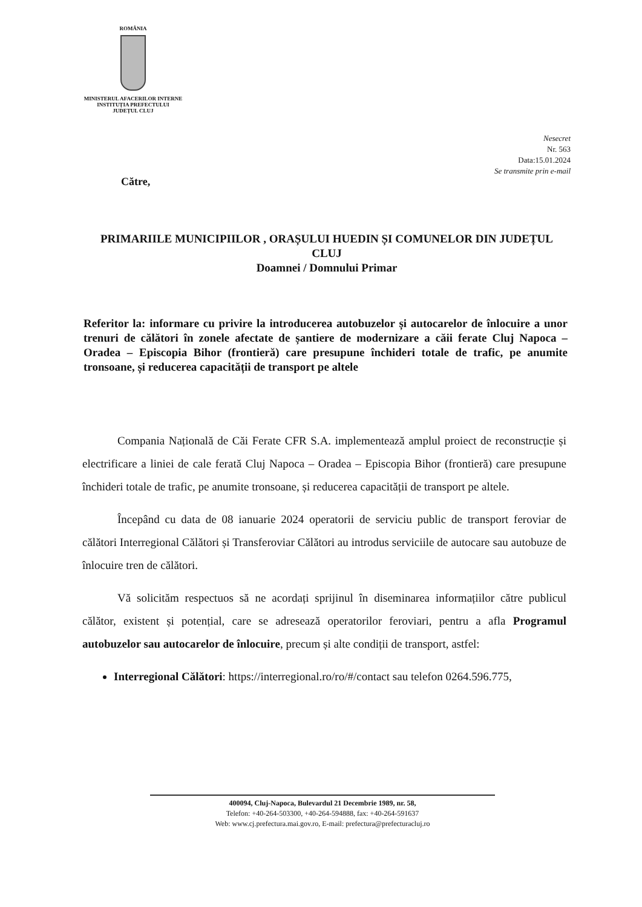ROMÂNIA
MINISTERUL AFACERILOR INTERNE
INSTITUȚIA PREFECTULUI
JUDEȚUL CLUJ
Nesecret
Nr. 563
Data:15.01.2024
Se transmite prin e-mail
Către,
PRIMARIILE MUNICIPIILOR , ORAȘULUI HUEDIN ȘI COMUNELOR DIN JUDEȚUL CLUJ
Doamnei / Domnului Primar
Referitor la: informare cu privire la introducerea autobuzelor și autocarelor de înlocuire a unor trenuri de călători în zonele afectate de șantiere de modernizare a căii ferate Cluj Napoca – Oradea – Episcopia Bihor (frontieră) care presupune închideri totale de trafic, pe anumite tronsoane, și reducerea capacității de transport pe altele
Compania Națională de Căi Ferate CFR S.A. implementează amplul proiect de reconstrucție și electrificare a liniei de cale ferată Cluj Napoca – Oradea – Episcopia Bihor (frontieră) care presupune închideri totale de trafic, pe anumite tronsoane, și reducerea capacității de transport pe altele.
Începând cu data de 08 ianuarie 2024 operatorii de serviciu public de transport feroviar de călători Interregional Călători și Transferoviar Călători au introdus serviciile de autocare sau autobuze de înlocuire tren de călători.
Vă solicităm respectuos să ne acordați sprijinul în diseminarea informațiilor către publicul călător, existent și potențial, care se adresează operatorilor feroviari, pentru a afla Programul autobuzelor sau autocarelor de înlocuire, precum și alte condiții de transport, astfel:
Interregional Călători: https://interregional.ro/ro/#/contact sau telefon 0264.596.775,
400094, Cluj-Napoca, Bulevardul 21 Decembrie 1989, nr. 58,
Telefon: +40-264-503300, +40-264-594888, fax: +40-264-591637
Web: www.cj.prefectura.mai.gov.ro, E-mail: prefectura@prefecturacluj.ro